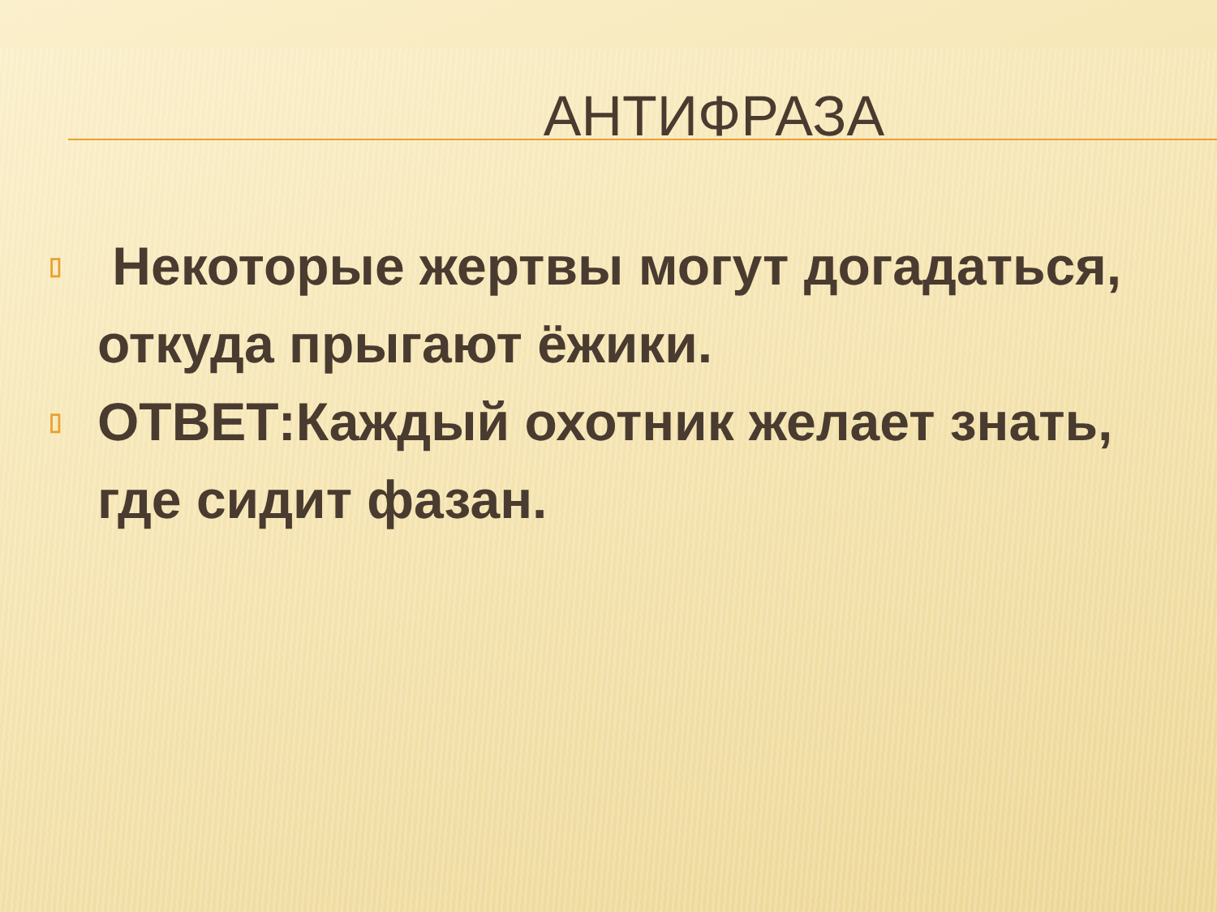АНТИФРАЗА
▯ Некоторые жертвы могут догадаться, откуда прыгают ёжики.
▯ ОТВЕТ:Каждый охотник желает знать, где сидит фазан.